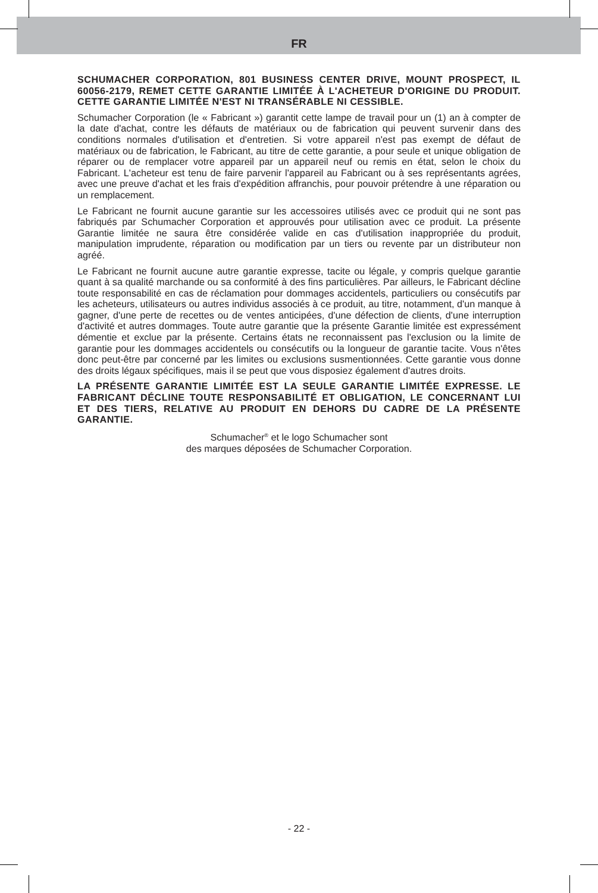FR
SCHUMACHER CORPORATION, 801 BUSINESS CENTER DRIVE, MOUNT PROSPECT, IL 60056-2179, REMET CETTE GARANTIE LIMITÉE À L'ACHETEUR D'ORIGINE DU PRODUIT. CETTE GARANTIE LIMITÉE N'EST NI TRANSÉRABLE NI CESSIBLE.
Schumacher Corporation (le « Fabricant ») garantit cette lampe de travail pour un (1) an à compter de la date d'achat, contre les défauts de matériaux ou de fabrication qui peuvent survenir dans des conditions normales d'utilisation et d'entretien. Si votre appareil n'est pas exempt de défaut de matériaux ou de fabrication, le Fabricant, au titre de cette garantie, a pour seule et unique obligation de réparer ou de remplacer votre appareil par un appareil neuf ou remis en état, selon le choix du Fabricant. L'acheteur est tenu de faire parvenir l'appareil au Fabricant ou à ses représentants agrées, avec une preuve d'achat et les frais d'expédition affranchis, pour pouvoir prétendre à une réparation ou un remplacement.
Le Fabricant ne fournit aucune garantie sur les accessoires utilisés avec ce produit qui ne sont pas fabriqués par Schumacher Corporation et approuvés pour utilisation avec ce produit. La présente Garantie limitée ne saura être considérée valide en cas d'utilisation inappropriée du produit, manipulation imprudente, réparation ou modification par un tiers ou revente par un distributeur non agréé.
Le Fabricant ne fournit aucune autre garantie expresse, tacite ou légale, y compris quelque garantie quant à sa qualité marchande ou sa conformité à des fins particulières. Par ailleurs, le Fabricant décline toute responsabilité en cas de réclamation pour dommages accidentels, particuliers ou consécutifs par les acheteurs, utilisateurs ou autres individus associés à ce produit, au titre, notamment, d'un manque à gagner, d'une perte de recettes ou de ventes anticipées, d'une défection de clients, d'une interruption d'activité et autres dommages. Toute autre garantie que la présente Garantie limitée est expressément démentie et exclue par la présente. Certains états ne reconnaissent pas l'exclusion ou la limite de garantie pour les dommages accidentels ou consécutifs ou la longueur de garantie tacite. Vous n'êtes donc peut-être par concerné par les limites ou exclusions susmentionnées. Cette garantie vous donne des droits légaux spécifiques, mais il se peut que vous disposiez également d'autres droits.
LA PRÉSENTE GARANTIE LIMITÉE EST LA SEULE GARANTIE LIMITÉE EXPRESSE. LE FABRICANT DÉCLINE TOUTE RESPONSABILITÉ ET OBLIGATION, LE CONCERNANT LUI ET DES TIERS, RELATIVE AU PRODUIT EN DEHORS DU CADRE DE LA PRÉSENTE GARANTIE.
Schumacher<sup>®</sup> et le logo Schumacher sont
des marques déposées de Schumacher Corporation.
- 22 -